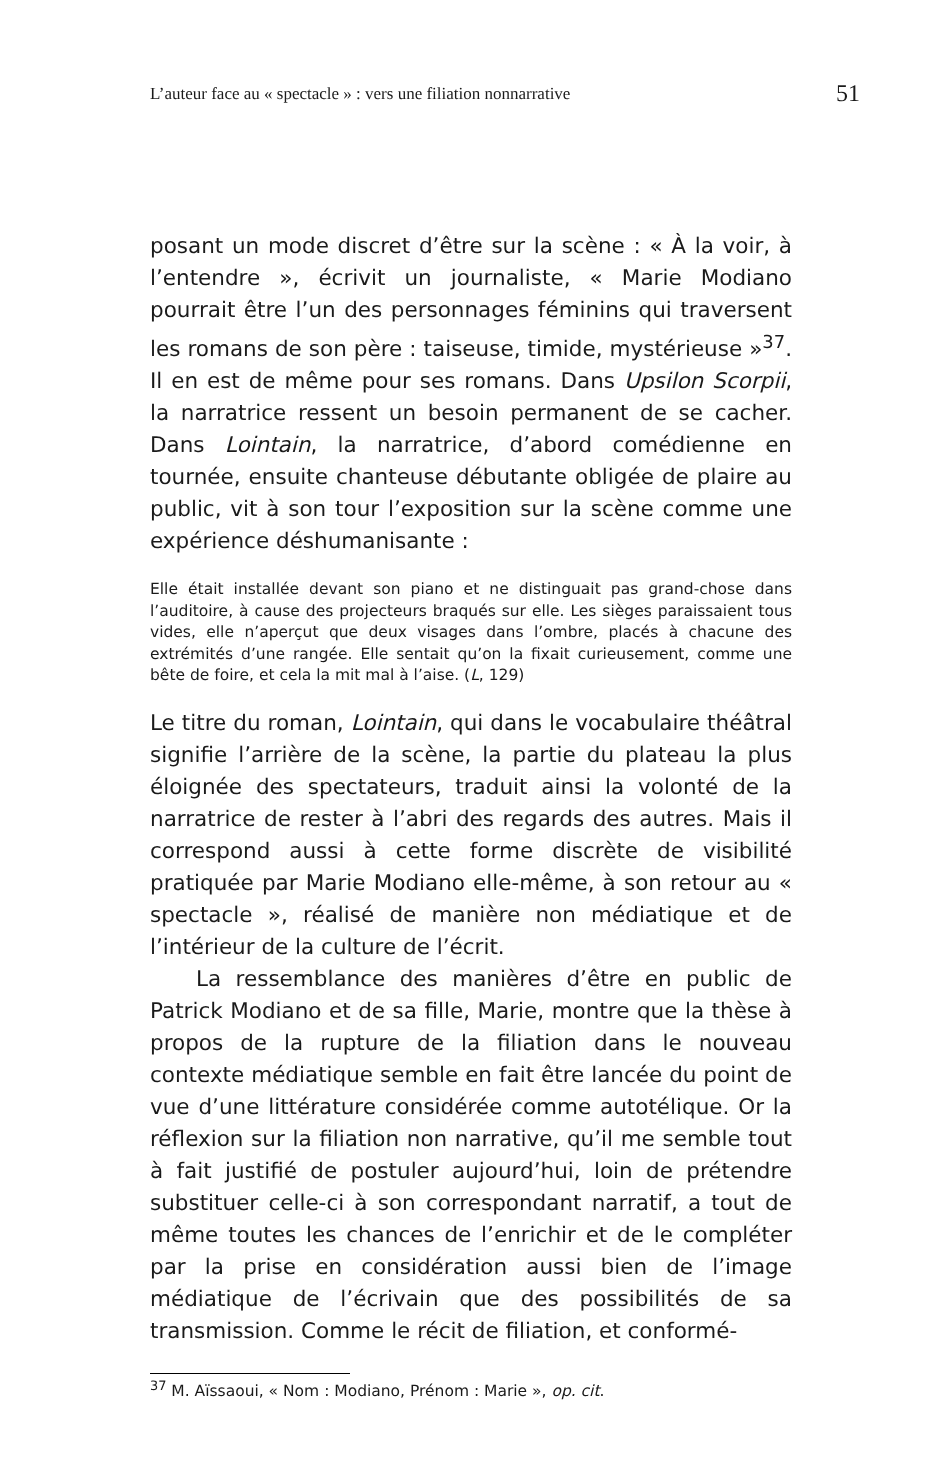L’auteur face au « spectacle » : vers une filiation nonnarrative 51
posant un mode discret d’être sur la scène : « À la voir, à l’entendre », écrivit un journaliste, « Marie Modiano pourrait être l’un des personnages féminins qui traversent les romans de son père : taiseuse, timide, mystérieuse »<sup>37</sup>. Il en est de même pour ses romans. Dans Upsilon Scorpii, la narratrice ressent un besoin permanent de se cacher. Dans Lointain, la narratrice, d’abord comédienne en tournée, ensuite chanteuse débutante obligée de plaire au public, vit à son tour l’exposition sur la scène comme une expérience déshumanisante :
Elle était installée devant son piano et ne distinguait pas grand-chose dans l’auditoire, à cause des projecteurs braqués sur elle. Les sièges paraissaient tous vides, elle n’aperçut que deux visages dans l’ombre, placés à chacune des extrémités d’une rangée. Elle sentait qu’on la fixait curieusement, comme une bête de foire, et cela la mit mal à l’aise. (L, 129)
Le titre du roman, Lointain, qui dans le vocabulaire théâtral signifie l’arrière de la scène, la partie du plateau la plus éloignée des spectateurs, traduit ainsi la volonté de la narratrice de rester à l’abri des regards des autres. Mais il correspond aussi à cette forme discrète de visibilité pratiquée par Marie Modiano elle-même, à son retour au « spectacle », réalisé de manière non médiatique et de l’intérieur de la culture de l’écrit.
La ressemblance des manières d’être en public de Patrick Modiano et de sa fille, Marie, montre que la thèse à propos de la rupture de la filiation dans le nouveau contexte médiatique semble en fait être lancée du point de vue d’une littérature considérée comme autotélique. Or la réflexion sur la filiation non narrative, qu’il me semble tout à fait justifié de postuler aujourd’hui, loin de prétendre substituer celle-ci à son correspondant narratif, a tout de même toutes les chances de l’enrichir et de le compléter par la prise en considération aussi bien de l’image médiatique de l’écrivain que des possibilités de sa transmission. Comme le récit de filiation, et conformé-
<sup>37</sup> M. Aïssaoui, « Nom : Modiano, Prénom : Marie », op. cit.